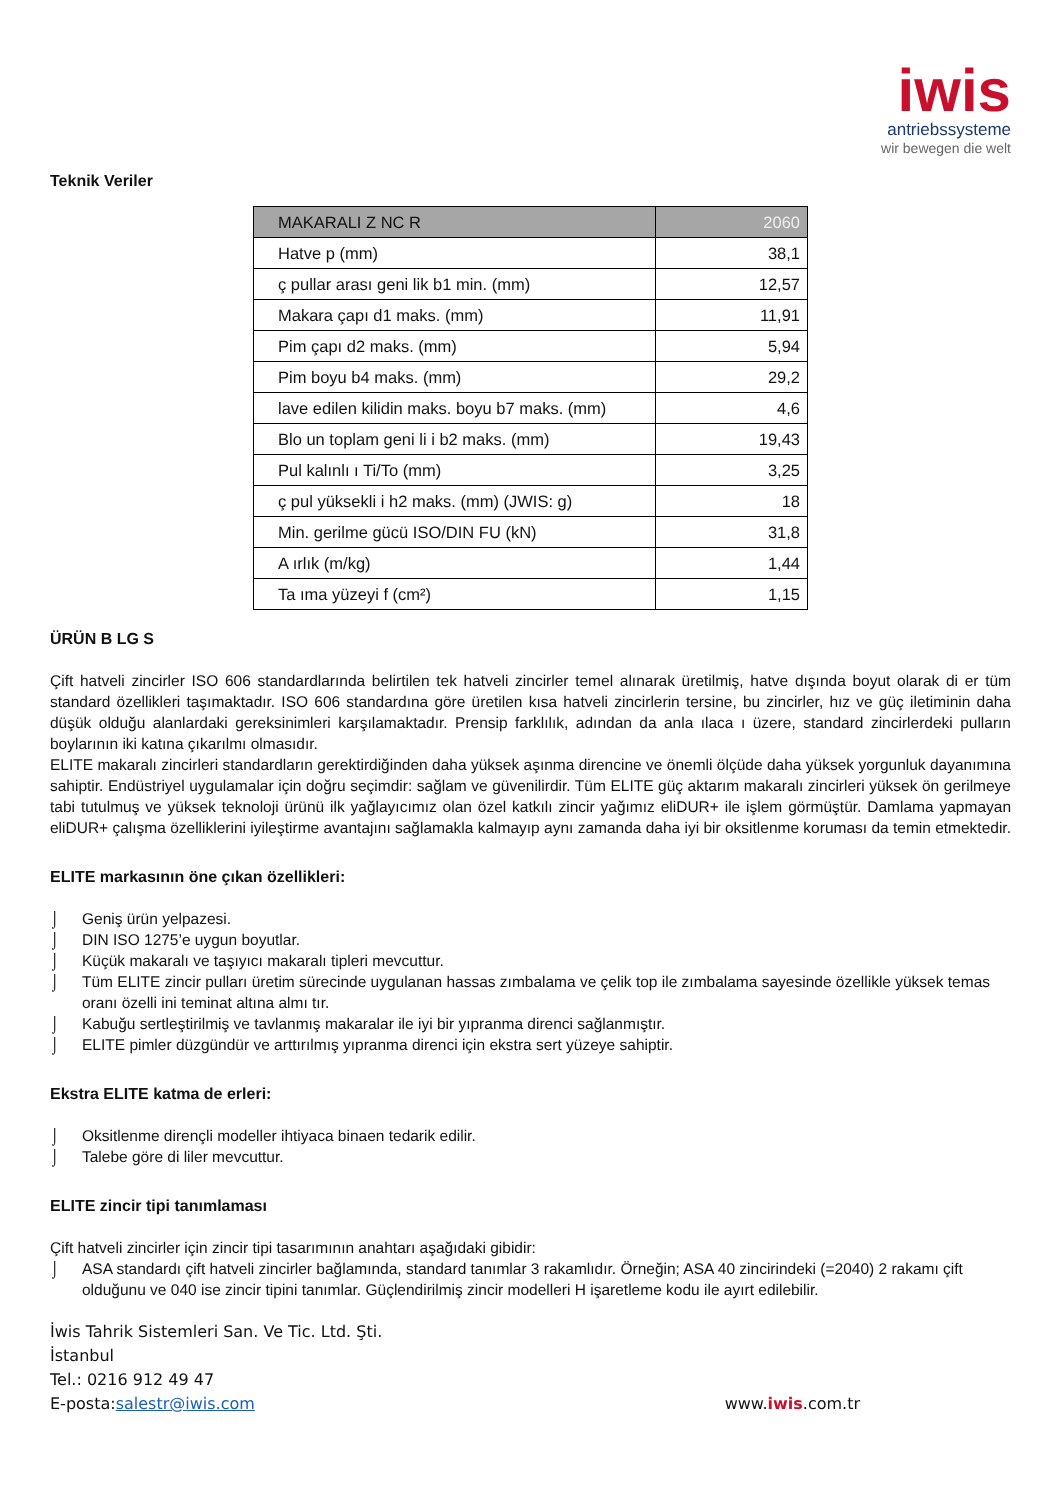iwis
antriebssysteme
wir bewegen die welt
Teknik Veriler
| MAKARALI Z NC R | 2060 |
| --- | --- |
| Hatve p (mm) | 38,1 |
| ç pullar arası geni lik b1 min. (mm) | 12,57 |
| Makara çapı d1 maks. (mm) | 11,91 |
| Pim çapı d2 maks. (mm) | 5,94 |
| Pim boyu b4 maks. (mm) | 29,2 |
| lave edilen kilidin maks. boyu b7 maks. (mm) | 4,6 |
| Blo un toplam geni li i b2 maks. (mm) | 19,43 |
| Pul kalınlı ı Ti/To (mm) | 3,25 |
| ç pul yüksekli i h2 maks. (mm) (JWIS: g) | 18 |
| Min. gerilme gücü ISO/DIN FU (kN) | 31,8 |
| A ırlık (m/kg) | 1,44 |
| Ta ıma yüzeyi f (cm²) | 1,15 |
ÜRÜN B LG S
Çift hatveli zincirler ISO 606 standardlarında belirtilen tek hatveli zincirler temel alınarak üretilmiş, hatve dışında boyut olarak di er tüm standard özellikleri taşımaktadır. ISO 606 standardına göre üretilen kısa hatveli zincirlerin tersine, bu zincirler, hız ve güç iletiminin daha düşük olduğu alanlardaki gereksinimleri karşılamaktadır. Prensip farklılık, adından da anla ılaca ı üzere, standard zincirlerdeki pulların boylarının iki katına çıkarılmı olmasıdır.
ELITE makaralı zincirleri standardların gerektirdiğinden daha yüksek aşınma direncine ve önemli ölçüde daha yüksek yorgunluk dayanımına sahiptir. Endüstriyel uygulamalar için doğru seçimdir: sağlam ve güvenilirdir. Tüm ELITE güç aktarım makaralı zincirleri yüksek ön gerilmeye tabi tutulmuş ve yüksek teknoloji ürünü ilk yağlayıcımız olan özel katkılı zincir yağımız eliDUR+ ile işlem görmüştür. Damlama yapmayan eliDUR+ çalışma özelliklerini iyileştirme avantajını sağlamakla kalmayıp aynı zamanda daha iyi bir oksitlenme koruması da temin etmektedir.
ELITE markasının öne çıkan özellikleri:
⌡ Geniş ürün yelpazesi.
⌡ DIN ISO 1275’e uygun boyutlar.
⌡ Küçük makaralı ve taşıyıcı makaralı tipleri mevcuttur.
⌡ Tüm ELITE zincir pulları üretim sürecinde uygulanan hassas zımbalama ve çelik top ile zımbalama sayesinde özellikle yüksek temas oranı özelli ini teminat altına almı tır.
⌡ Kabuğu sertleştirilmiş ve tavlanmış makaralar ile iyi bir yıpranma direnci sağlanmıştır.
⌡ ELITE pimler düzgündür ve arttırılmış yıpranma direnci için ekstra sert yüzeye sahiptir.
Ekstra ELITE katma de erleri:
⌡ Oksitlenme dirençli modeller ihtiyaca binaen tedarik edilir.
⌡ Talebe göre di liler mevcuttur.
ELITE zincir tipi tanımlaması
Çift hatveli zincirler için zincir tipi tasarımının anahtarı aşağıdaki gibidir:
⌡ ASA standardı çift hatveli zincirler bağlamında, standard tanımlar 3 rakamlıdır. Örneğin; ASA 40 zincirindeki (=2040) 2 rakamı çift olduğunu ve 040 ise zincir tipini tanımlar. Güçlendirilmiş zincir modelleri H işaretleme kodu ile ayırt edilebilir.
İwis Tahrik Sistemleri San. Ve Tic. Ltd. Şti.
İstanbul
Tel.: 0216 912 49 47
E-posta: salestr@iwis.com www.iwis.com.tr